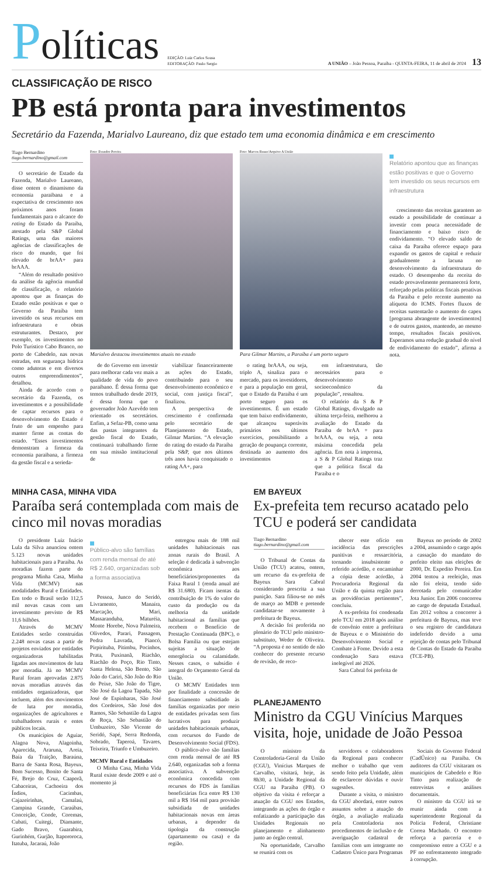Políticas
EDIÇÃO: Luiz Carlos Sousa
EDITORAÇÃO: Paulo Sergio
A UNIÃO – João Pessoa, Paraíba - QUINTA-FEIRA, 11 de abril de 2024 13
CLASSIFICAÇÃO DE RISCO
PB está pronta para investimentos
Secretário da Fazenda, Marialvo Laureano, diz que estado tem uma economia dinâmica e em crescimento
Tiago Bernardino
tiago.bernardino@gmail.com
O secretário de Estado da Fazenda, Marialvo Laureano, disse ontem o dinamismo da economia paraibana e a expectativa de crescimento nos próximos anos foram fundamentais para o alcance do rating do Estado da Paraíba, atestado pela S&P Global Ratings, uma das maiores agências de classificações de risco do mundo, que foi elevado de brAA+ para brAAA.
“Além do resultado positivo da análise da agência mundial de classificação, o relatório apontou que as finanças do Estado estão positivas e que o Governo da Paraíba tem investido os seus recursos em infraestrutura e obras estruturantes. Destaco, por exemplo, os investimentos no Polo Turístico Cabo Branco, no porto de Cabedelo, nas novas estradas, em segurança hídrica como adutoras e em diversos outros empreendimentos”, detalhou.
Ainda de acordo com o secretário da Fazenda, os investimentos e a possibilidade de captar recursos para o desenvolvimento do Estado é fruto de um empenho para manter firme as contas do estado. “Esses investimentos demonstram a firmeza da economia paraibana, a firmeza da gestão fiscal e a serieda-
Foto: Evandro Pereira
Marialvo destacou investimentos atuais no estado
Foto: Marcos Russo/Arquivo A União
Para Gilmar Martins, a Paraíba é um porto seguro
de do Governo em investir para melhorar cada vez mais a qualidade de vida do povo paraibano. É dessa forma que temos trabalhado desde 2019, é dessa forma que o governador João Azevêdo tem orientado os secretários. Enfim, a Sefaz-PB, como uma das pastas integrantes da gestão fiscal do Estado, continuará trabalhando firme em sua missão institucional de
viabilizar financeiramente as ações do Estado, contribuindo para o seu desenvolvimento econômico e social, com justiça fiscal”, finalizou.
A perspectiva de crescimento é confirmada pelo secretário de Planejamento do Estado, Gilmar Martins. “A elevação do rating do estado da Paraíba pela S&P, que nos últimos três anos havia conquistado o rating AA+, para
o rating brAAA, ou seja, triplo A, sinaliza para o mercado, para os investidores, e para a população em geral, que o Estado da Paraíba é um porto seguro para os investimentos. É um estado que tem baixo endividamento, que alcançou superávits primários nos últimos exercícios, possibilitando a geração de poupança corrente, destinada ao aumento dos investimentos
em infraestrutura, tão necessários para o desenvolvimento socioeconômico da população”, ressaltou.
O relatório da S & P Global Ratings, divulgado na última terça-feira, melhorou a avaliação do Estado da Paraíba de brAA + para brAAA, ou seja, a nota máxima concedida pela agência. Em nota à imprensa, a S & P Global Ratings traz que a política fiscal da Paraíba e o
Relatório apontou que as finanças estão positivas e que o Governo tem investido os seus recursos em infraestrutura
crescimento das receitas garantem ao estado a possibilidade de continuar a investir com pouca necessidade de financiamento e baixo risco de endividamento. “O elevado saldo de caixa da Paraíba oferece espaço para expandir os gastos de capital e reduzir gradualmente a lacuna no desenvolvimento da infraestrutura do estado. O desempenho da receita do estado provavelmente permanecerá forte, reforçado pelas políticas fiscais proativas da Paraíba e pelo recente aumento na alíquota do ICMS. Fortes fluxos de receitas sustentarão o aumento do capex [programa abrangente de investimentos] e de outros gastos, mantendo, ao mesmo tempo, resultados fiscais positivos. Esperamos uma redução gradual do nível de endividamento do estado”, afirma a nota.
MINHA CASA, MINHA VIDA
Paraíba será contemplada com mais de cinco mil novas moradias
O presidente Luiz Inácio Lula da Silva anunciou ontem 5.123 novas unidades habitacionais para a Paraíba. As moradias fazem parte do programa Minha Casa, Minha Vida (MCMV) nas modalidades Rural e Entidades. Em todo o Brasil serão 112,5 mil novas casas com um investimento previsto de R$ 11,6 bilhões.
Através do MCMV Entidades serão construídas 2.248 novas casas a partir de projetos enviados por entidades organizadoras habilitadas ligadas aos movimentos de luta por moradia. Já no MCMV Rural foram aprovadas 2.875 novas moradias através das entidades organizadoras, que incluem, além dos movimentos de luta por moradia, organizações de agricultores e trabalhadores rurais e entes públicos locais.
Os municípios de Aguiar, Alagoa Nova, Alagoinha, Aparecida, Araruna, Areia, Baía da Traição, Baraúna, Barra de Santa Rosa, Bayeux, Bom Sucesso, Bonito de Santa Fé, Brejo do Cruz, Caaporã, Cabaceiras, Cachoeira dos Índios, Cacimbas, Cajazeirinhas, Camalaú, Campina Grande, Caraúbas, Conceição, Conde, Coremas, Cubati, Cuitegi, Diamante, Gado Bravo, Guarabira, Gurinhém, Gurjão, Itapororoca, Itatuba, Jacaraú, João
Público-alvo são famílias com renda mensal de até R$ 2.640, organizadas sob a forma associativa
Pessoa, Junco do Seridó, Livramento, Manaíra, Marcação, Mari, Massaranduba, Maturéia, Monte Horebe, Nova Palmeira, Olivedos, Parari, Passagem, Pedra Lavrada, Piancó, Pirpirituba, Pitimbu, Pocinhos, Prata, Puxinanã, Riachão, Riachão do Poço, Rio Tinto, Santa Helena, São Bento, São João do Cariri, São João do Rio do Peixe, São João do Tigre, São José da Lagoa Tapada, São José de Espinharas, São José dos Cordeiros, São José dos Ramos, São Sebastião da Lagoa de Roça, São Sebastião do Umbuzeiro, São Vicente do Seridó, Sapé, Serra Redonda, Sobrado, Taperoá, Tavares, Teixeira, Triunfo e Umbuzeiro.
MCMV Rural e Entidades
O Minha Casa, Minha Vida Rural existe desde 2009 e até o momento já
entregou mais de 188 mil unidades habitacionais nas zonas rurais do Brasil. A seleção é dedicada à subvenção econômica aos beneficiários/proponentes da Faixa Rural 1 (renda anual até R$ 31.680). Ficam isentas da contribuição de 1% do valor do custo da produção ou da melhoria da unidade habitacional as famílias que recebem o Benefício de Prestação Continuada (BPC), o Bolsa Família ou que estejam sujeitas a situação de emergência ou calamidade. Nesses casos, o subsídio é integral do Orçamento Geral da União.
O MCMV Entidades tem por finalidade a concessão de financiamento subsidiado às famílias organizadas por meio de entidades privadas sem fins lucrativos para produzir unidades habitacionais urbanas, com recursos do Fundo de Desenvolvimento Social (FDS).
O público-alvo são famílias com renda mensal de até R$ 2.640, organizadas sob a forma associativa. A subvenção econômica concedida com recursos do FDS às famílias beneficiárias fica entre R$ 130 mil a R$ 164 mil para provisão subsidiada de unidades habitacionais novas em áreas urbanas, a depender da tipologia da construção (apartamento ou casa) e da região.
EM BAYEUX
Ex-prefeita tem recurso acatado pelo TCU e poderá ser candidata
Tiago Bernardino
tiago.bernardino@gmail.com
O Tribunal de Contas da União (TCU) acatou, ontem, um recurso da ex-prefeita de Bayeux Sara Cabral considerando prescrita a sua punição. Sara filiou-se no mês de março ao MDB e pretende candidatar-se novamente à prefeitura de Bayeux.
A decisão foi proferida no plenário do TCU pelo ministro-substituto, Weder de Oliveira. “A proposta é no sentido de não conhecer do presente recurso de revisão, de reco-
nhecer este ofício em incidência das prescrições punitivas e ressarcitória, tornando insubsistente o referido acórdão, e encaminhar a cópia deste acórdão, à Procuradoria Regional da União e da quinta região para as providências pertinentes”, concluiu.
A ex-prefeita foi condenada pelo TCU em 2018 após análise de convênio entre a prefeitura de Bayeux e o Ministério do Desenvolvimento Social e Combate à Fome. Devido a esta condenação Sara estava inelegível até 2026.
Sara Cabral foi prefeita de
Bayeux no período de 2002 a 2004, assumindo o cargo após a cassação do mandato do prefeito eleito nas eleições de 2000, Dr. Expedito Pereira. Em 2004 tentou a reeleição, mas não foi eleita, tendo sido derrotada pelo comunicador Jota Junior. Em 2006 concorreu ao cargo de deputada Estadual. Em 2012 voltou a concorrer à prefeitura de Bayeux, mas teve o seu registro de candidatura indeferido devido a uma rejeição de contas pelo Tribunal de Contas do Estado da Paraíba (TCE-PB).
PLANEJAMENTO
Ministro da CGU Vinícius Marques visita, hoje, unidade de João Pessoa
O ministro da Controladoria-Geral da União (CGU), Vinícius Marques de Carvalho, visitará, hoje, às 8h30, a Unidade Regional da CGU na Paraíba (PB). O objetivo da visita é reforçar a atuação da CGU nos Estados, integrando as ações do órgão e enfatizando a participação das Unidades Regionais no planejamento e alinhamento junto ao órgão central.
Na oportunidade, Carvalho se reunirá com os
servidores e colaboradores da Regional para conhecer melhor o trabalho que vem sendo feito pela Unidade, além de esclarecer dúvidas e ouvir sugestões.
Durante a visita, o ministro da CGU abordará, entre outros assuntos sobre a atuação do órgão, a avaliação realizada pela Controladoria nos procedimentos de inclusão e de averiguação cadastral de famílias com um integrante no Cadastro Único para Programas
Sociais do Governo Federal (CadÚnico) na Paraíba. Os auditores da CGU visitaram os municípios de Cabedelo e Rio Tinto para realização de entrevistas e análises documentais.
O ministro da CGU irá se reunir ainda com a superintendente Regional da Polícia Federal, Christiane Correa Machado. O encontro reforça a parceria e o compromisso entre a CGU e a PF no enfrentamento integrado à corrupção.